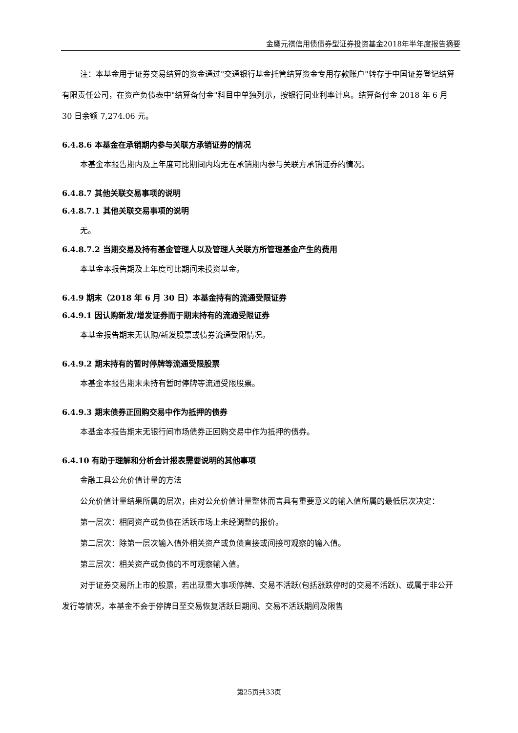金鹰元祺信用债债券型证券投资基金2018年半年度报告摘要
注：本基金用于证券交易结算的资金通过"交通银行基金托管结算资金专用存款账户"转存于中国证券登记结算有限责任公司，在资产负债表中"结算备付金"科目中单独列示，按银行同业利率计息。结算备付金 2018 年 6 月 30 日余额 7,274.06 元。
6.4.8.6 本基金在承销期内参与关联方承销证券的情况
本基金本报告期内及上年度可比期间内均无在承销期内参与关联方承销证券的情况。
6.4.8.7 其他关联交易事项的说明
6.4.8.7.1 其他关联交易事项的说明
无。
6.4.8.7.2 当期交易及持有基金管理人以及管理人关联方所管理基金产生的费用
本基金本报告期及上年度可比期间未投资基金。
6.4.9 期末（2018 年 6 月 30 日）本基金持有的流通受限证券
6.4.9.1 因认购新发/增发证券而于期末持有的流通受限证券
本基金报告期末无认购/新发股票或债券流通受限情况。
6.4.9.2 期末持有的暂时停牌等流通受限股票
本基金本报告期末未持有暂时停牌等流通受限股票。
6.4.9.3 期末债券正回购交易中作为抵押的债券
本基金本报告期末无银行间市场债券正回购交易中作为抵押的债券。
6.4.10 有助于理解和分析会计报表需要说明的其他事项
金融工具公允价值计量的方法
公允价值计量结果所属的层次，由对公允价值计量整体而言具有重要意义的输入值所属的最低层次决定：
第一层次：相同资产或负债在活跃市场上未经调整的报价。
第二层次：除第一层次输入值外相关资产或负债直接或间接可观察的输入值。
第三层次：相关资产或负债的不可观察输入值。
对于证券交易所上市的股票，若出现重大事项停牌、交易不活跃(包括涨跌停时的交易不活跃)、或属于非公开发行等情况，本基金不会于停牌日至交易恢复活跃日期间、交易不活跃期间及限售
第25页共33页